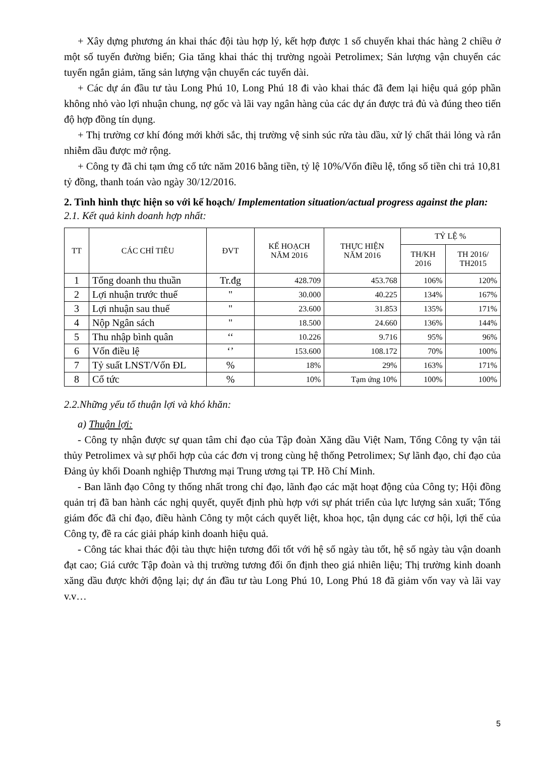+ Xây dựng phương án khai thác đội tàu hợp lý, kết hợp được 1 số chuyến khai thác hàng 2 chiều ở một số tuyến đường biển; Gia tăng khai thác thị trường ngoài Petrolimex; Sản lượng vận chuyển các tuyến ngắn giảm, tăng sản lượng vận chuyển các tuyến dài.
+ Các dự án đầu tư tàu Long Phú 10, Long Phú 18 đi vào khai thác đã đem lại hiệu quả góp phần không nhỏ vào lợi nhuận chung, nợ gốc và lãi vay ngân hàng của các dự án được trả đủ và đúng theo tiến độ hợp đồng tín dụng.
+ Thị trường cơ khí đóng mới khởi sắc, thị trường vệ sinh súc rửa tàu dầu, xử lý chất thải lỏng và rắn nhiễm dầu được mở rộng.
+ Công ty đã chi tạm ứng cổ tức năm 2016 bằng tiền, tỷ lệ 10%/Vốn điều lệ, tổng số tiền chi trả 10,81 tỷ đồng, thanh toán vào ngày 30/12/2016.
2. Tình hình thực hiện so với kế hoạch/ Implementation situation/actual progress against the plan:
2.1. Kết quả kinh doanh hợp nhất:
| TT | CÁC CHỈ TIÊU | ĐVT | KẾ HOẠCH NĂM 2016 | THỰC HIỆN NĂM 2016 | TỶ LỆ % | |
| --- | --- | --- | --- | --- | --- | --- |
| | | | | | TH/KH 2016 | TH 2016/ TH2015 |
| 1 | Tổng doanh thu thuần | Tr.đg | 428.709 | 453.768 | 106% | 120% |
| 2 | Lợi nhuận trước thuế | " | 30.000 | 40.225 | 134% | 167% |
| 3 | Lợi nhuận sau thuế | " | 23.600 | 31.853 | 135% | 171% |
| 4 | Nộp Ngân sách | " | 18.500 | 24.660 | 136% | 144% |
| 5 | Thu nhập bình quân | ‘‘ | 10.226 | 9.716 | 95% | 96% |
| 6 | Vốn điều lệ | ‘’ | 153.600 | 108.172 | 70% | 100% |
| 7 | Tỷ suất LNST/Vốn ĐL | % | 18% | 29% | 163% | 171% |
| 8 | Cổ tức | % | 10% | Tạm ứng 10% | 100% | 100% |
2.2.Những yếu tố thuận lợi và khó khăn:
a) Thuận lợi:
- Công ty nhận được sự quan tâm chỉ đạo của Tập đoàn Xăng dầu Việt Nam, Tổng Công ty vận tải thủy Petrolimex và sự phối hợp của các đơn vị trong cùng hệ thống Petrolimex; Sự lãnh đạo, chỉ đạo của Đảng ủy khối Doanh nghiệp Thương mại Trung ương tại TP. Hồ Chí Minh.
- Ban lãnh đạo Công ty thống nhất trong chỉ đạo, lãnh đạo các mặt hoạt động của Công ty; Hội đồng quản trị đã ban hành các nghị quyết, quyết định phù hợp với sự phát triển của lực lượng sản xuất; Tổng giám đốc đã chỉ đạo, điều hành Công ty một cách quyết liệt, khoa học, tận dụng các cơ hội, lợi thế của Công ty, đề ra các giải pháp kinh doanh hiệu quả.
- Công tác khai thác đội tàu thực hiện tương đối tốt với hệ số ngày tàu tốt, hệ số ngày tàu vận doanh đạt cao; Giá cước Tập đoàn và thị trường tương đối ổn định theo giá nhiên liệu; Thị trường kinh doanh xăng dầu được khởi động lại; dự án đầu tư tàu Long Phú 10, Long Phú 18 đã giảm vốn vay và lãi vay v.v…
5